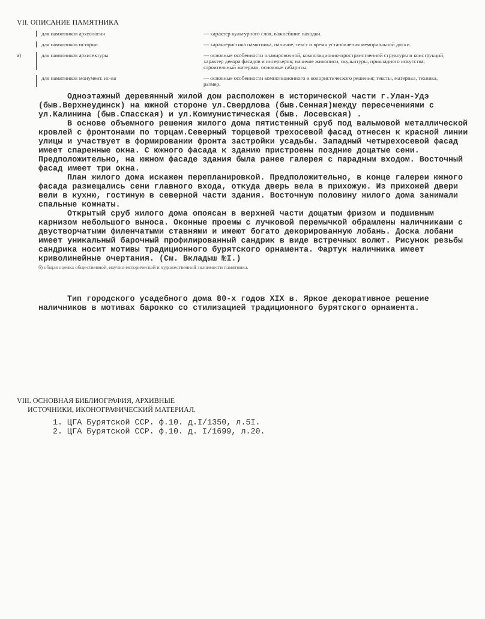VII. ОПИСАНИЕ ПАМЯТНИКА
для памятников археологии — характер культурного слоя, важнейшие находки.
для памятников истории — характеристика памятника, наличие, текст и время установления мемориальной доски.
а) для памятников архитектуры — основные особенности планировочной, композиционно-пространственной структуры и конструкций; характер декора фасадов и интерьеров; наличие живописи, скульптуры, прикладного искусства; строительный материал, основные габариты.
для памятников монумент. ис-ва — основные особенности композиционного и колористического решения; тексты, материал, техника, размер.
Одноэтажный деревянный жилой дом расположен в исторической части г.Улан-Удэ (быв.Верхнеудинск) на южной стороне ул.Свердлова (быв.Сенная)между пересечениями с ул.Калинина (быв.Спасская) и ул.Коммунистическая (быв. Лосевская) .
В основе объемного решения жилого дома пятистенный сруб под вальмовой металлической кровлей с фронтонами по торцам.Северный торцевой трехосевой фасад отнесен к красной линии улицы и участвует в формировании фронта застройки усадьбы. Западный четырехосевой фасад имеет спаренные окна. С южного фасада к зданию пристроены поздние дощатые сени. Предположительно, на южном фасаде здания была ранее галерея с парадным входом. Восточный фасад имеет три окна.
План жилого дома искажен перепланировкой. Предположительно, в конце галереи южного фасада размещались сени главного входа, откуда дверь вела в прихожую. Из прихожей двери вели в кухню, гостиную в северной части здания. Восточную половину жилого дома занимали спальные комнаты.
Открытый сруб жилого дома опоясан в верхней части дощатым фризом и подшивным карнизом небольшого выноса. Оконные проемы с лучковой перемычкой обрамлены наличниками с двустворчатыми филенчатыми ставнями и имеют богато декорированную лобань. Доска лобани имеет уникальный барочный профилированный сандрик в виде встречных волют. Рисунок резьбы сандрика носит мотивы традиционного бурятского орнамента. Фартук наличника имеет криволинейные очертания. (См. Вкладыш №I.)
б) общая оценка общественной, научно-исторической и художественной значимости памятника.
Тип городского усадебного дома 80-х годов XIX в. Яркое декоративное решение наличников в мотивах барокко со стилизацией традиционного бурятского орнамента.
VIII. ОСНОВНАЯ БИБЛИОГРАФИЯ, АРХИВНЫЕ
ИСТОЧНИКИ, ИКОНОГРАФИЧЕСКИЙ МАТЕРИАЛ.
1. ЦГА Бурятской ССР. ф.10. д.I/1350, л.5I.
2. ЦГА Бурятской ССР. ф.10. д. I/1699, л.20.